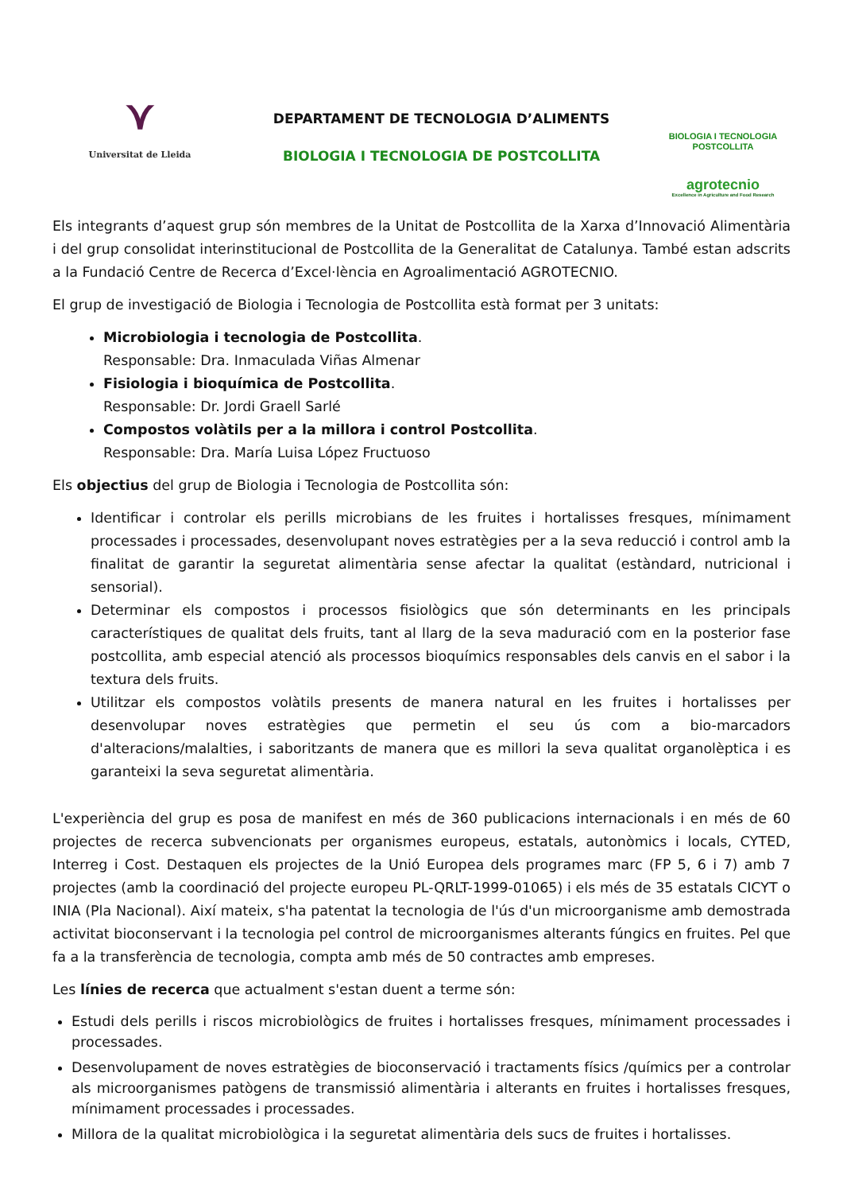⋎
Universitat de Lleida
DEPARTAMENT DE TECNOLOGIA D’ALIMENTS
BIOLOGIA I TECNOLOGIA DE POSTCOLLITA
BIOLOGIA I TECNOLOGIA
POSTCOLLITA
agrotecnio
Excellence in Agriculture and Food Research
Els integrants d’aquest grup són membres de la Unitat de Postcollita de la Xarxa d’Innovació Alimentària i del grup consolidat interinstitucional de Postcollita de la Generalitat de Catalunya. També estan adscrits a la Fundació Centre de Recerca d’Excel·lència en Agroalimentació AGROTECNIO.
El grup de investigació de Biologia i Tecnologia de Postcollita està format per 3 unitats:
Microbiologia i tecnologia de Postcollita.
Responsable: Dra. Inmaculada Viñas Almenar
Fisiologia i bioquímica de Postcollita.
Responsable: Dr. Jordi Graell Sarlé
Compostos volàtils per a la millora i control Postcollita.
Responsable: Dra. María Luisa López Fructuoso
Els objectius del grup de Biologia i Tecnologia de Postcollita són:
Identificar i controlar els perills microbians de les fruites i hortalisses fresques, mínimament processades i processades, desenvolupant noves estratègies per a la seva reducció i control amb la finalitat de garantir la seguretat alimentària sense afectar la qualitat (estàndard, nutricional i sensorial).
Determinar els compostos i processos fisiològics que són determinants en les principals característiques de qualitat dels fruits, tant al llarg de la seva maduració com en la posterior fase postcollita, amb especial atenció als processos bioquímics responsables dels canvis en el sabor i la textura dels fruits.
Utilitzar els compostos volàtils presents de manera natural en les fruites i hortalisses per desenvolupar noves estratègies que permetin el seu ús com a bio-marcadors d'alteracions/malalties, i saboritzants de manera que es millori la seva qualitat organolèptica i es garanteixi la seva seguretat alimentària.
L'experiència del grup es posa de manifest en més de 360 publicacions internacionals i en més de 60 projectes de recerca subvencionats per organismes europeus, estatals, autonòmics i locals, CYTED, Interreg i Cost. Destaquen els projectes de la Unió Europea dels programes marc (FP 5, 6 i 7) amb 7 projectes (amb la coordinació del projecte europeu PL-QRLT-1999-01065) i els més de 35 estatals CICYT o INIA (Pla Nacional). Així mateix, s'ha patentat la tecnologia de l'ús d'un microorganisme amb demostrada activitat bioconservant i la tecnologia pel control de microorganismes alterants fúngics en fruites. Pel que fa a la transferència de tecnologia, compta amb més de 50 contractes amb empreses.
Les línies de recerca que actualment s'estan duent a terme són:
Estudi dels perills i riscos microbiològics de fruites i hortalisses fresques, mínimament processades i processades.
Desenvolupament de noves estratègies de bioconservació i tractaments físics /químics per a controlar als microorganismes patògens de transmissió alimentària i alterants en fruites i hortalisses fresques, mínimament processades i processades.
Millora de la qualitat microbiològica i la seguretat alimentària dels sucs de fruites i hortalisses.